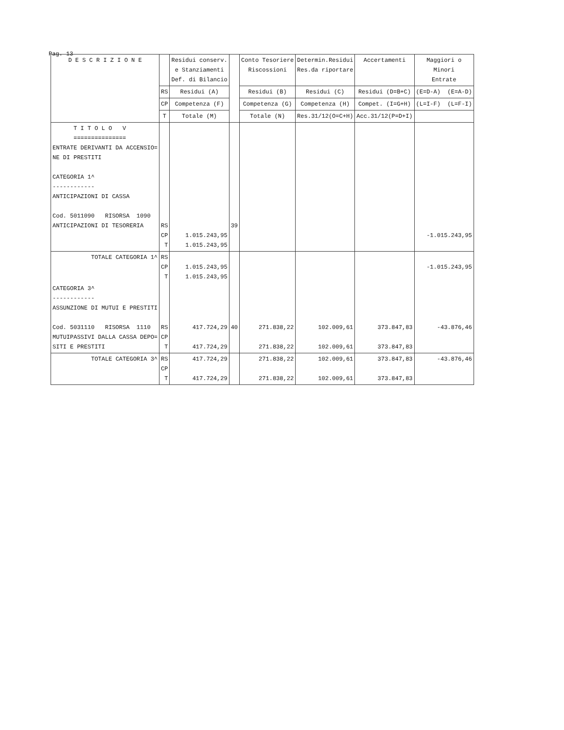Pag. 13
| D E S C R I Z I O N E | | Residui conserv. e Stanziamenti Def. di Bilancio | | Conto Tesoriere Riscossioni | Determin.Residui Res.da riportare | Accertamenti | Maggiori o Minori Entrate |
| --- | --- | --- | --- | --- | --- | --- | --- |
| | RS | Residui (A) | | Residui (B) | Residui (C) | Residui (D=B+C) | (E=D-A) (E=A-D) |
| | CP | Competenza (F) | | Competenza (G) | Competenza (H) | Compet. (I=G+H) | (L=I-F) (L=F-I) |
| | T | Totale (M) | | Totale (N) | Res.31/12(O=C+H) | Acc.31/12(P=D+I) | |
| T I T O L O V =============== ENTRATE DERIVANTI DA ACCENSIO= NE DI PRESTITI CATEGORIA 1^ ------------ ANTICIPAZIONI DI CASSA Cod. 5011090 RISORSA 1090 ANTICIPAZIONI DI TESORERIA | RS CP T | 1.015.243,95 1.015.243,95 | 39 | | | | -1.015.243,95 |
| TOTALE CATEGORIA 1^ | RS CP T | 1.015.243,95 1.015.243,95 | | | | | -1.015.243,95 |
| CATEGORIA 3^ ------------ ASSUNZIONE DI MUTUI E PRESTITI Cod. 5031110 RISORSA 1110 MUTUIPASSIVI DALLA CASSA DEPO= SITI E PRESTITI | RS CP T | 417.724,29 417.724,29 | 40 | 271.838,22 271.838,22 | 102.009,61 102.009,61 | 373.847,83 373.847,83 | -43.876,46 |
| TOTALE CATEGORIA 3^ | RS CP T | 417.724,29 417.724,29 | | 271.838,22 271.838,22 | 102.009,61 102.009,61 | 373.847,83 373.847,83 | -43.876,46 |